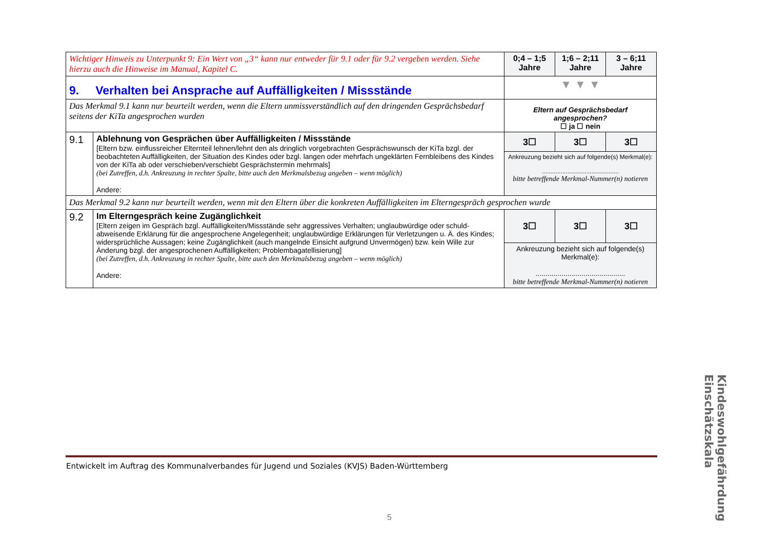| Wichtiger Hinweis zu Unterpunkt 9: Ein Wert von „3“ kann nur entweder für 9.1 oder für 9.2 vergeben werden. Siehe hierzu auch die Hinweise im Manual, Kapitel C. | | 0;4 – 1;5 Jahre | 1;6 – 2;11 Jahre | 3 – 6;11 Jahre |
| 9. Verhalten bei Ansprache auf Auffälligkeiten / Missstände | | ▼ ▼ ▼ | | |
| Das Merkmal 9.1 kann nur beurteilt werden, wenn die Eltern unmissverständlich auf den dringenden Gesprächsbedarf seitens der KiTa angesprochen wurden | | Eltern auf Gesprächsbedarf angesprochen? ☐ ja ☐ nein | | |
| 9.1 | Ablehnung von Gesprächen über Auffälligkeiten / Missstände [Eltern bzw. einflussreicher Elternteil lehnen/lehnt den als dringlich vorgebrachten Gesprächswunsch der KiTa bzgl. der beobachteten Auffälligkeiten, der Situation des Kindes oder bzgl. langen oder mehrfach ungeklärten Fernbleibens des Kindes von der KiTa ab oder verschieben/verschiebt Gesprächstermin mehrmals] (bei Zutreffen, d.h. Ankreuzung in rechter Spalte, bitte auch den Merkmalsbezug angeben – wenn möglich) Andere: | 3☐ | 3☐ | 3☐ |
| | | Ankreuzung bezieht sich auf folgende(s) Merkmal(e): ............................................. bitte betreffende Merkmal-Nummer(n) notieren | | |
| Das Merkmal 9.2 kann nur beurteilt werden, wenn mit den Eltern über die konkreten Auffälligkeiten im Elterngespräch gesprochen wurde | | | | |
| 9.2 | Im Elterngespräch keine Zugänglichkeit [Eltern zeigen im Gespräch bzgl. Auffälligkeiten/Missstände sehr aggressives Verhalten; unglaubwürdige oder schuld-abweisende Erklärung für die angesprochene Angelegenheit; unglaubwürdige Erklärungen für Verletzungen u. Ä. des Kindes; widersprüchliche Aussagen; keine Zugänglichkeit (auch mangelnde Einsicht aufgrund Unvermögen) bzw. kein Wille zur Änderung bzgl. der angesprochenen Auffälligkeiten; Problembagatellisierung] (bei Zutreffen, d.h. Ankreuzung in rechter Spalte, bitte auch den Merkmalsbezug angeben – wenn möglich) Andere: | 3☐ | 3☐ | 3☐ |
| | | Ankreuzung bezieht sich auf folgende(s) Merkmal(e): ............................................. bitte betreffende Merkmal-Nummer(n) notieren | | |
Entwickelt im Auftrag des Kommunalverbandes für Jugend und Soziales (KVJS) Baden-Württemberg
Kindeswohlgefährdung Einschätzskala
5